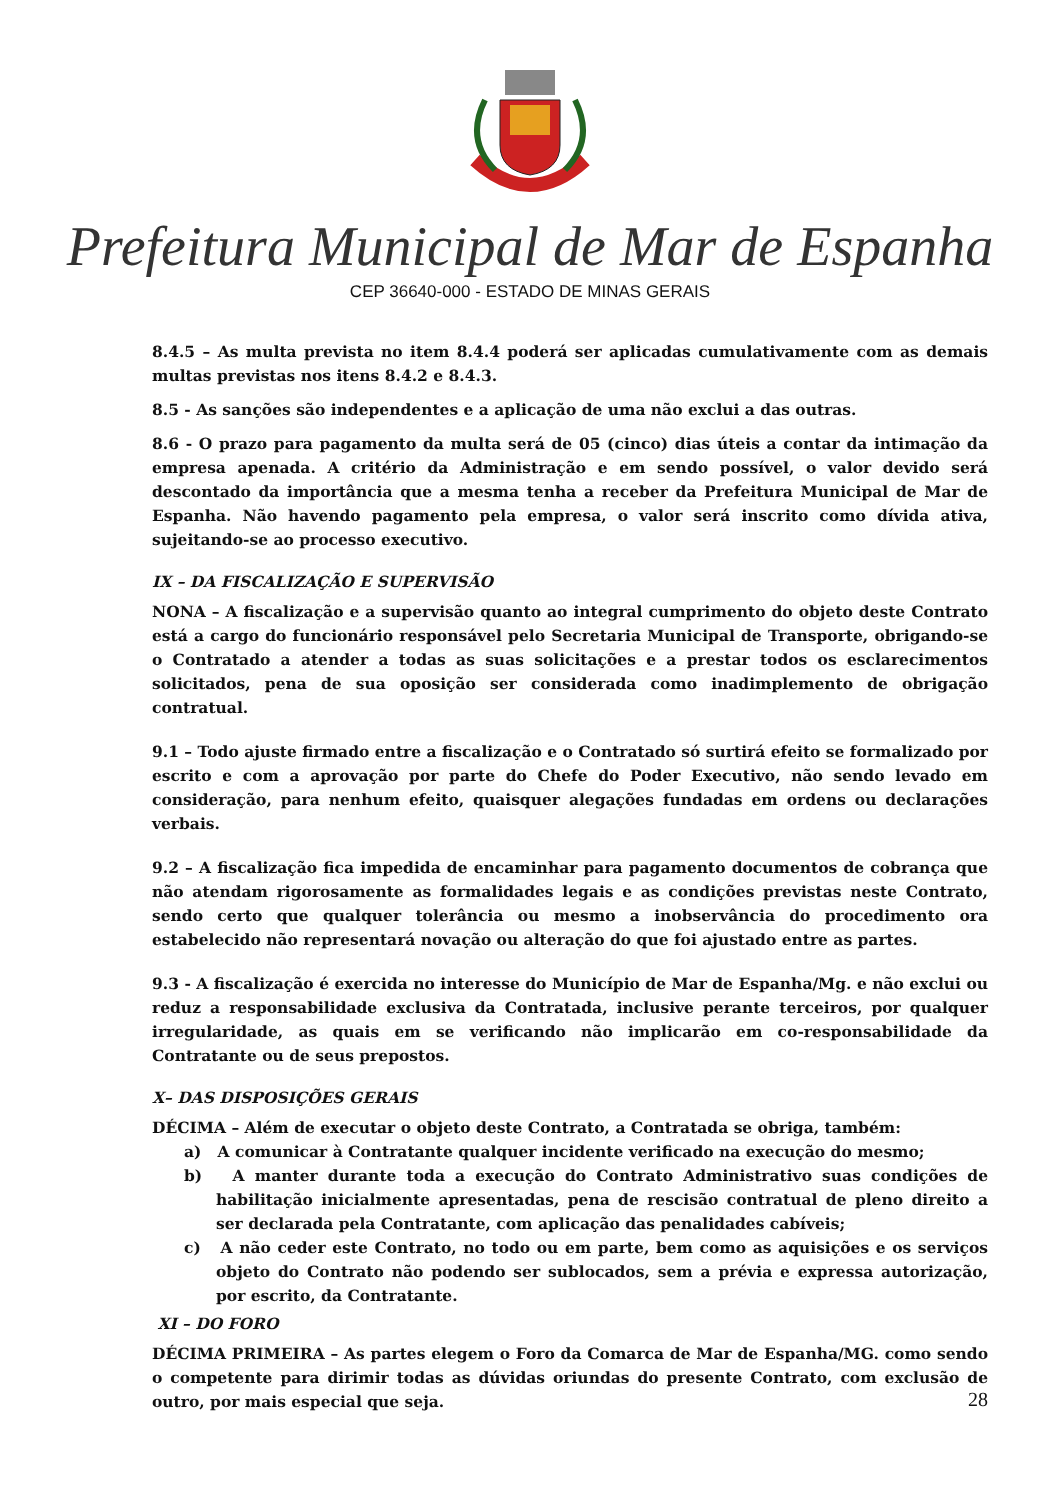Prefeitura Municipal de Mar de Espanha
CEP 36640-000 - ESTADO DE MINAS GERAIS
8.4.5 – As multa prevista no item 8.4.4 poderá ser aplicadas cumulativamente com as demais multas previstas nos itens 8.4.2 e 8.4.3.
8.5 - As sanções são independentes e a aplicação de uma não exclui a das outras.
8.6 - O prazo para pagamento da multa será de 05 (cinco) dias úteis a contar da intimação da empresa apenada. A critério da Administração e em sendo possível, o valor devido será descontado da importância que a mesma tenha a receber da Prefeitura Municipal de Mar de Espanha. Não havendo pagamento pela empresa, o valor será inscrito como dívida ativa, sujeitando-se ao processo executivo.
IX – DA FISCALIZAÇÃO E SUPERVISÃO
NONA – A fiscalização e a supervisão quanto ao integral cumprimento do objeto deste Contrato está a cargo do funcionário responsável pelo Secretaria Municipal de Transporte, obrigando-se o Contratado a atender a todas as suas solicitações e a prestar todos os esclarecimentos solicitados, pena de sua oposição ser considerada como inadimplemento de obrigação contratual.
9.1 – Todo ajuste firmado entre a fiscalização e o Contratado só surtirá efeito se formalizado por escrito e com a aprovação por parte do Chefe do Poder Executivo, não sendo levado em consideração, para nenhum efeito, quaisquer alegações fundadas em ordens ou declarações verbais.
9.2 – A fiscalização fica impedida de encaminhar para pagamento documentos de cobrança que não atendam rigorosamente as formalidades legais e as condições previstas neste Contrato, sendo certo que qualquer tolerância ou mesmo a inobservância do procedimento ora estabelecido não representará novação ou alteração do que foi ajustado entre as partes.
9.3 - A fiscalização é exercida no interesse do Município de Mar de Espanha/Mg. e não exclui ou reduz a responsabilidade exclusiva da Contratada, inclusive perante terceiros, por qualquer irregularidade, as quais em se verificando não implicarão em co-responsabilidade da Contratante ou de seus prepostos.
X– DAS DISPOSIÇÕES GERAIS
DÉCIMA – Além de executar o objeto deste Contrato, a Contratada se obriga, também:
a) A comunicar à Contratante qualquer incidente verificado na execução do mesmo;
b) A manter durante toda a execução do Contrato Administrativo suas condições de habilitação inicialmente apresentadas, pena de rescisão contratual de pleno direito a ser declarada pela Contratante, com aplicação das penalidades cabíveis;
c) A não ceder este Contrato, no todo ou em parte, bem como as aquisições e os serviços objeto do Contrato não podendo ser sublocados, sem a prévia e expressa autorização, por escrito, da Contratante.
XI – DO FORO
DÉCIMA PRIMEIRA – As partes elegem o Foro da Comarca de Mar de Espanha/MG. como sendo o competente para dirimir todas as dúvidas oriundas do presente Contrato, com exclusão de outro, por mais especial que seja.
28